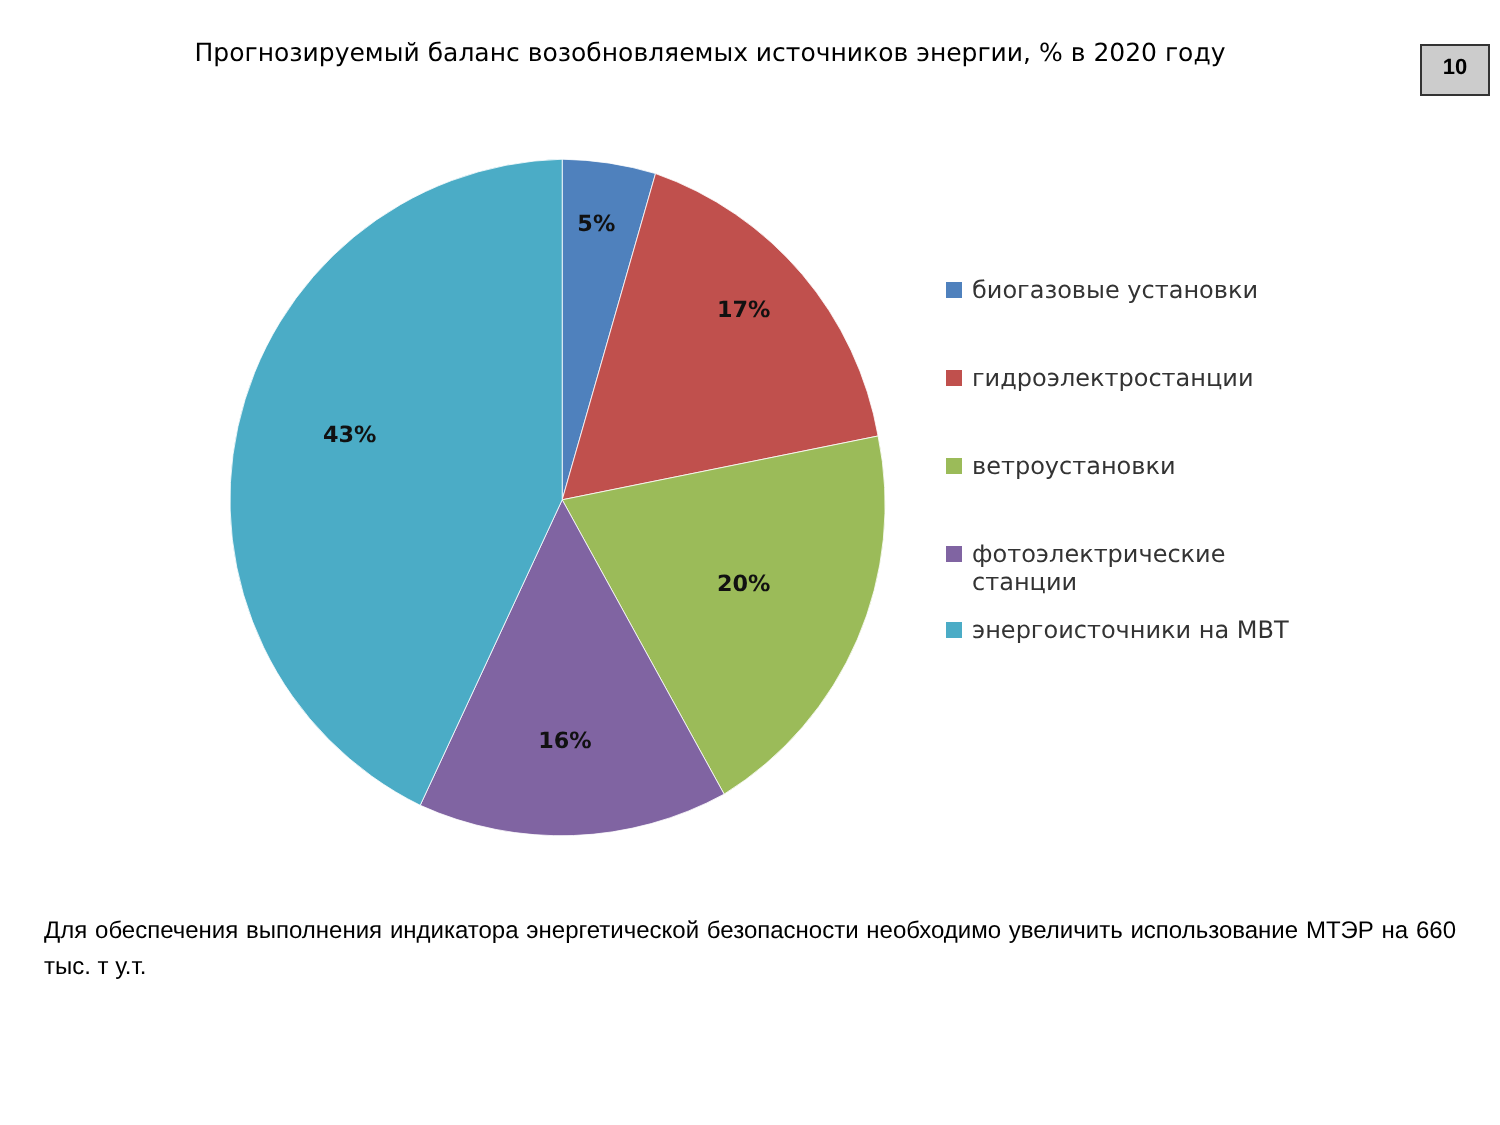Прогнозируемый баланс возобновляемых источников энергии, % в 2020 году
10
5%
17%
20%
16%
43%
биогазовые установки
гидроэлектростанции
ветроустановки
фотоэлектрические станции
энергоисточники на МВТ
Для обеспечения выполнения индикатора энергетической безопасности необходимо увеличить использование МТЭР на 660 тыс. т у.т.